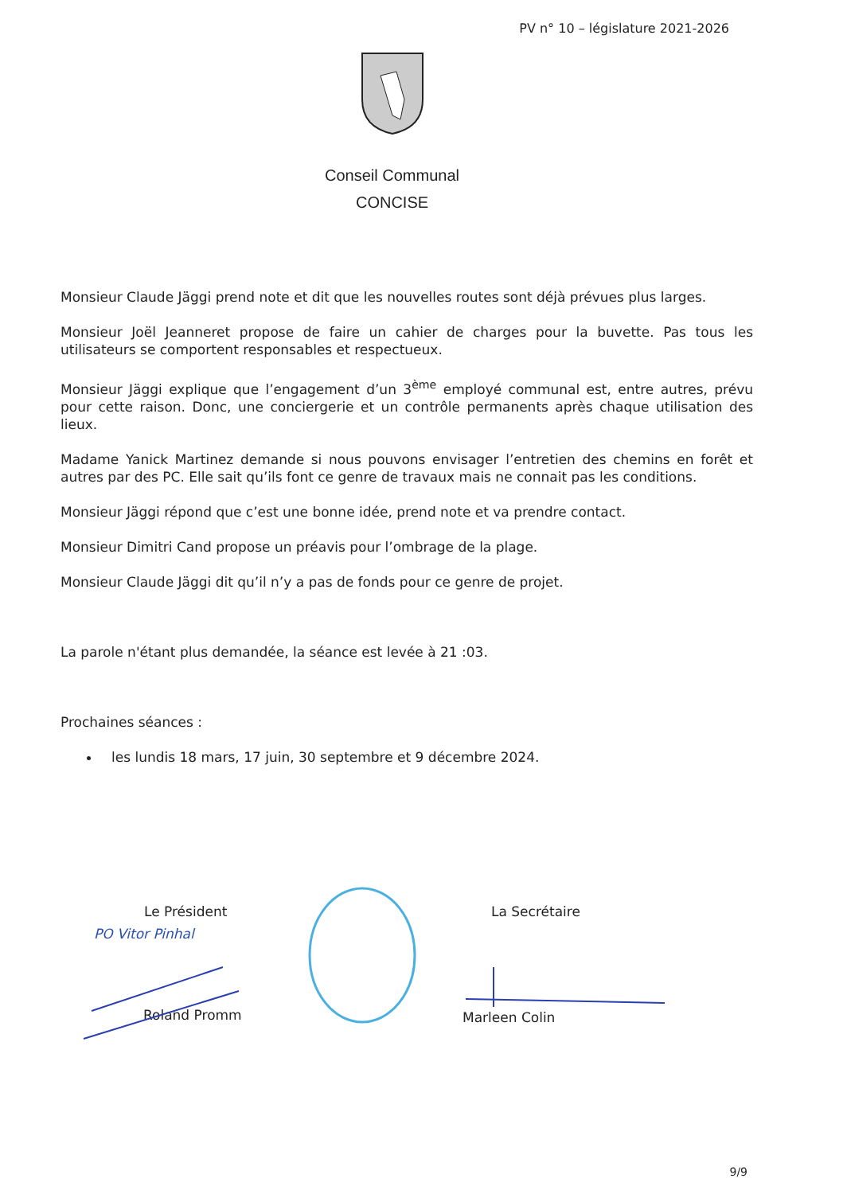PV n° 10 – législature 2021-2026
Conseil Communal
CONCISE
Monsieur Claude Jäggi prend note et dit que les nouvelles routes sont déjà prévues plus larges.
Monsieur Joël Jeanneret propose de faire un cahier de charges pour la buvette. Pas tous les utilisateurs se comportent responsables et respectueux.
Monsieur Jäggi explique que l’engagement d’un 3<sup>ème</sup> employé communal est, entre autres, prévu pour cette raison. Donc, une conciergerie et un contrôle permanents après chaque utilisation des lieux.
Madame Yanick Martinez demande si nous pouvons envisager l’entretien des chemins en forêt et autres par des PC. Elle sait qu’ils font ce genre de travaux mais ne connait pas les conditions.
Monsieur Jäggi répond que c’est une bonne idée, prend note et va prendre contact.
Monsieur Dimitri Cand propose un préavis pour l’ombrage de la plage.
Monsieur Claude Jäggi dit qu’il n’y a pas de fonds pour ce genre de projet.
La parole n'étant plus demandée, la séance est levée à 21 :03.
Prochaines séances :
les lundis 18 mars, 17 juin, 30 septembre et 9 décembre 2024.
Le Président
PO Vitor Pinhal
Roland Promm
La Secrétaire
Marleen Colin
9/9